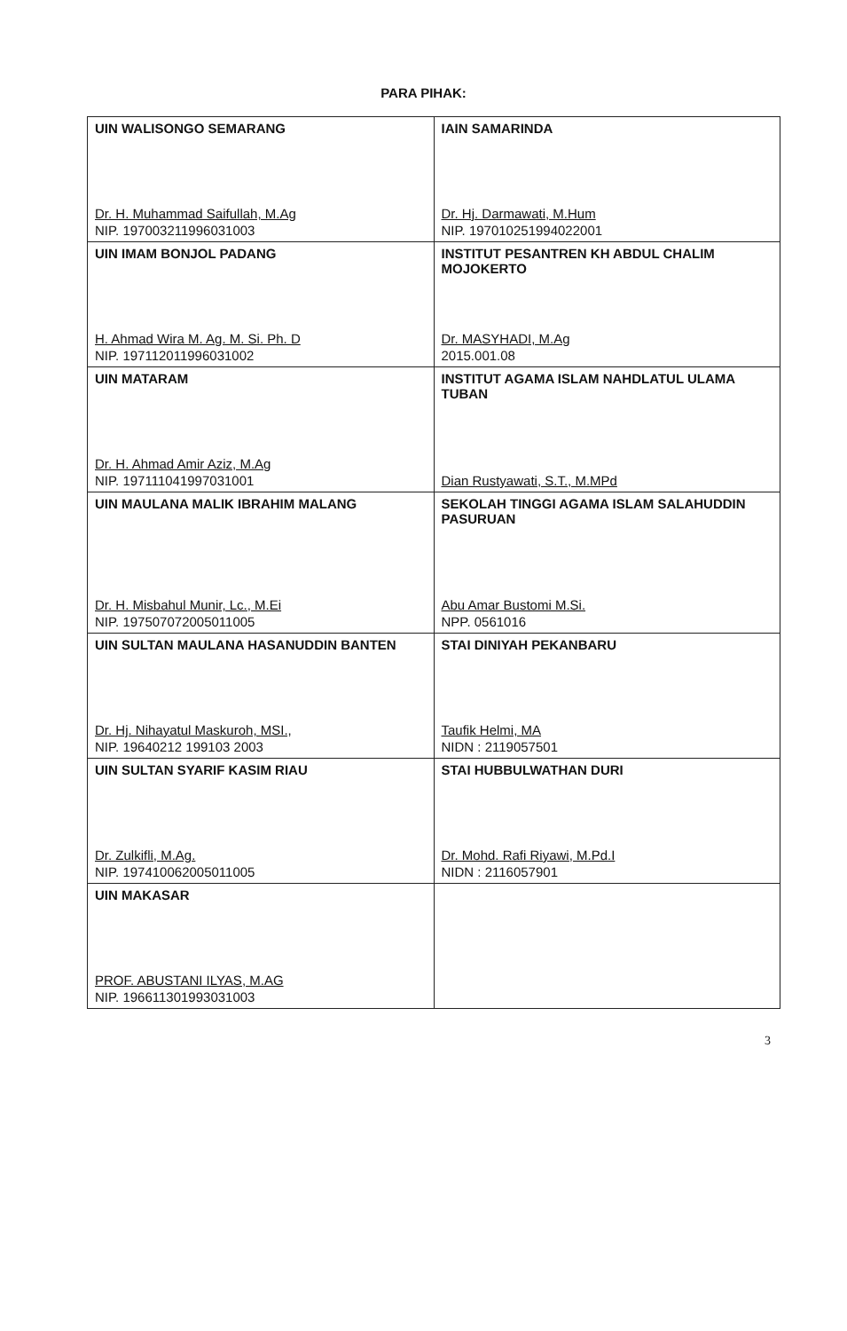PARA PIHAK:
| UIN WALISONGO SEMARANG Dr. H. Muhammad Saifullah, M.Ag NIP. 197003211996031003 | IAIN SAMARINDA Dr. Hj. Darmawati, M.Hum NIP. 197010251994022001 |
| UIN IMAM BONJOL PADANG H. Ahmad Wira M. Ag. M. Si. Ph. D NIP. 197112011996031002 | INSTITUT PESANTREN KH ABDUL CHALIM MOJOKERTO Dr. MASYHADI, M.Ag 2015.001.08 |
| UIN MATARAM Dr. H. Ahmad Amir Aziz, M.Ag NIP. 197111041997031001 | INSTITUT AGAMA ISLAM NAHDLATUL ULAMA TUBAN Dian Rustyawati, S.T., M.MPd |
| UIN MAULANA MALIK IBRAHIM MALANG Dr. H. Misbahul Munir, Lc., M.Ei NIP. 197507072005011005 | SEKOLAH TINGGI AGAMA ISLAM SALAHUDDIN PASURUAN Abu Amar Bustomi M.Si. NPP. 0561016 |
| UIN SULTAN MAULANA HASANUDDIN BANTEN Dr. Hj. Nihayatul Maskuroh, MSI., NIP. 19640212 199103 2003 | STAI DINIYAH PEKANBARU Taufik Helmi, MA NIDN : 2119057501 |
| UIN SULTAN SYARIF KASIM RIAU Dr. Zulkifli, M.Ag. NIP. 197410062005011005 | STAI HUBBULWATHAN DURI Dr. Mohd. Rafi Riyawi, M.Pd.I NIDN : 2116057901 |
| UIN MAKASAR PROF. ABUSTANI ILYAS, M.AG NIP. 196611301993031003 | |
3